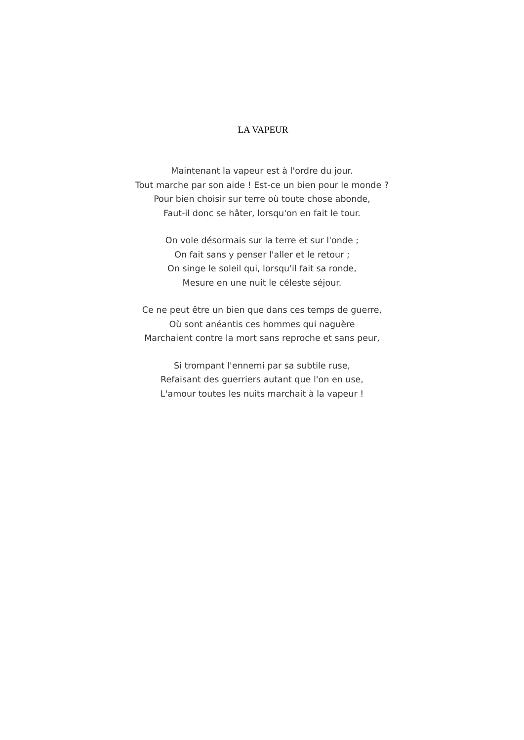LA VAPEUR
Maintenant la vapeur est à l'ordre du jour.
Tout marche par son aide ! Est-ce un bien pour le monde ?
Pour bien choisir sur terre où toute chose abonde,
Faut-il donc se hâter, lorsqu'on en fait le tour.
On vole désormais sur la terre et sur l'onde ;
On fait sans y penser l'aller et le retour ;
On singe le soleil qui, lorsqu'il fait sa ronde,
Mesure en une nuit le céleste séjour.
Ce ne peut être un bien que dans ces temps de guerre,
Où sont anéantis ces hommes qui naguère
Marchaient contre la mort sans reproche et sans peur,
Si trompant l'ennemi par sa subtile ruse,
Refaisant des guerriers autant que l'on en use,
L'amour toutes les nuits marchait à la vapeur !